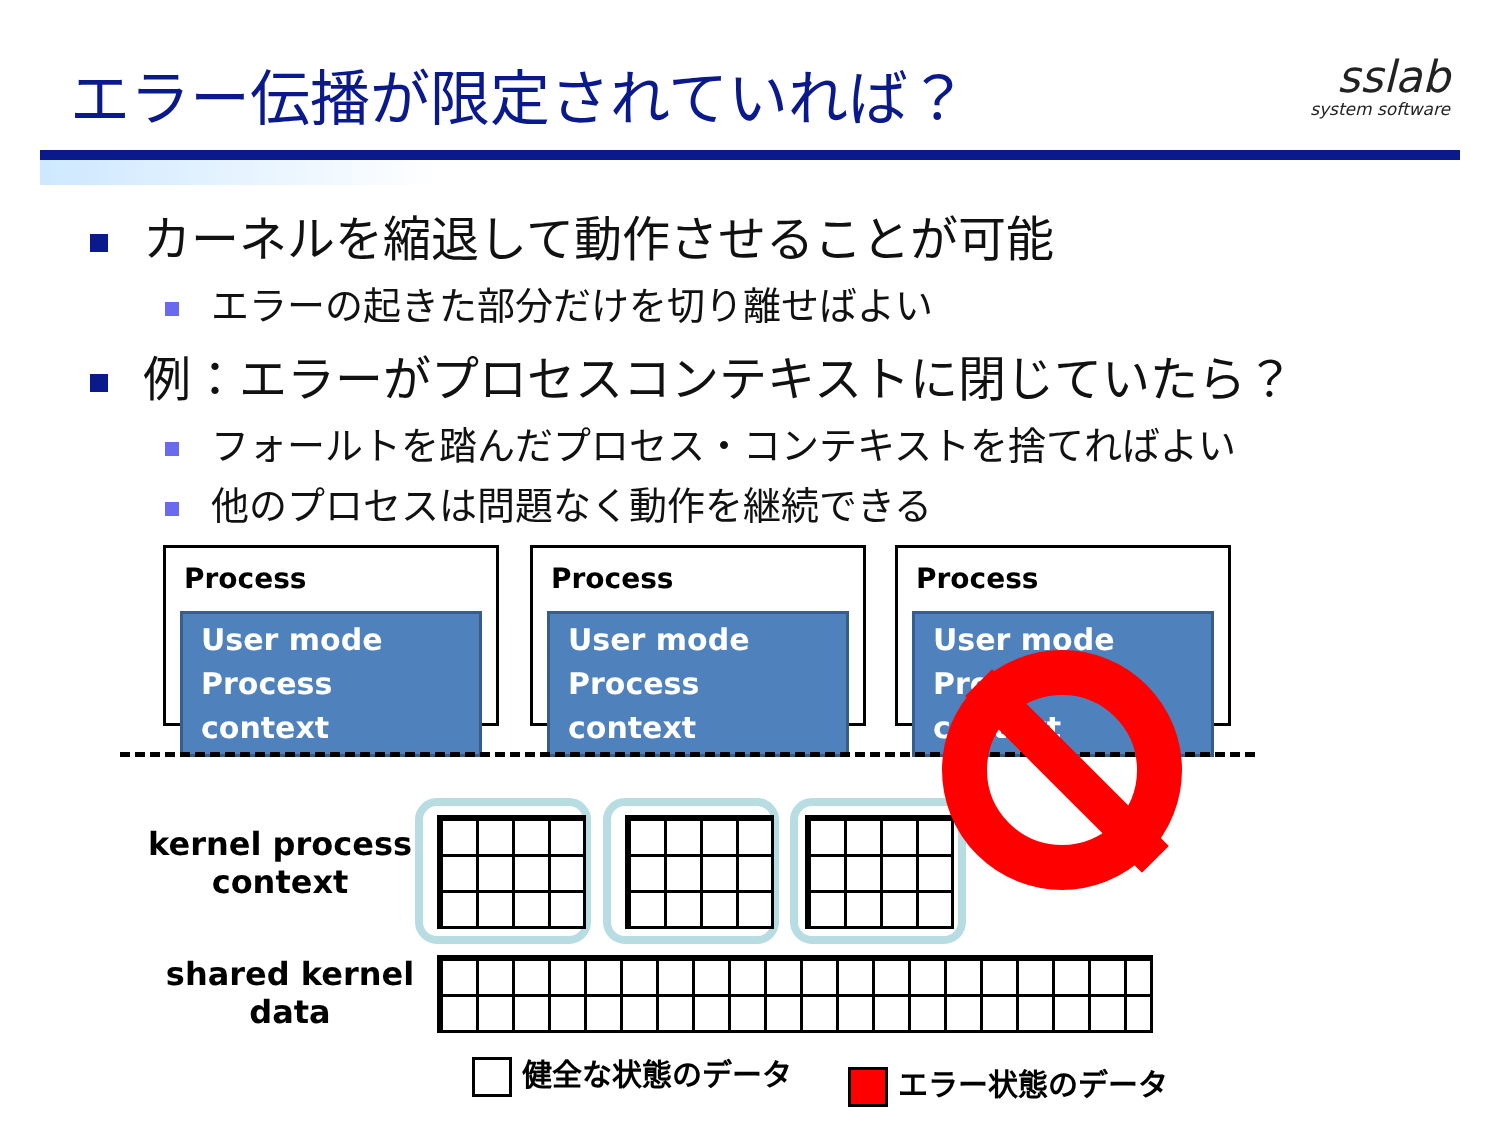エラー伝播が限定されていれば？ sslab
system software
カーネルを縮退して動作させることが可能
エラーの起きた部分だけを切り離せばよい
例：エラーがプロセスコンテキストに閉じていたら？
フォールトを踏んだプロセス・コンテキストを捨てればよい
他のプロセスは問題なく動作を継続できる
Process
User mode
Process context
Process
User mode
Process context
Process
User mode
Process context
kernel process
context
shared kernel
data
健全な状態のデータ エラー状態のデータ